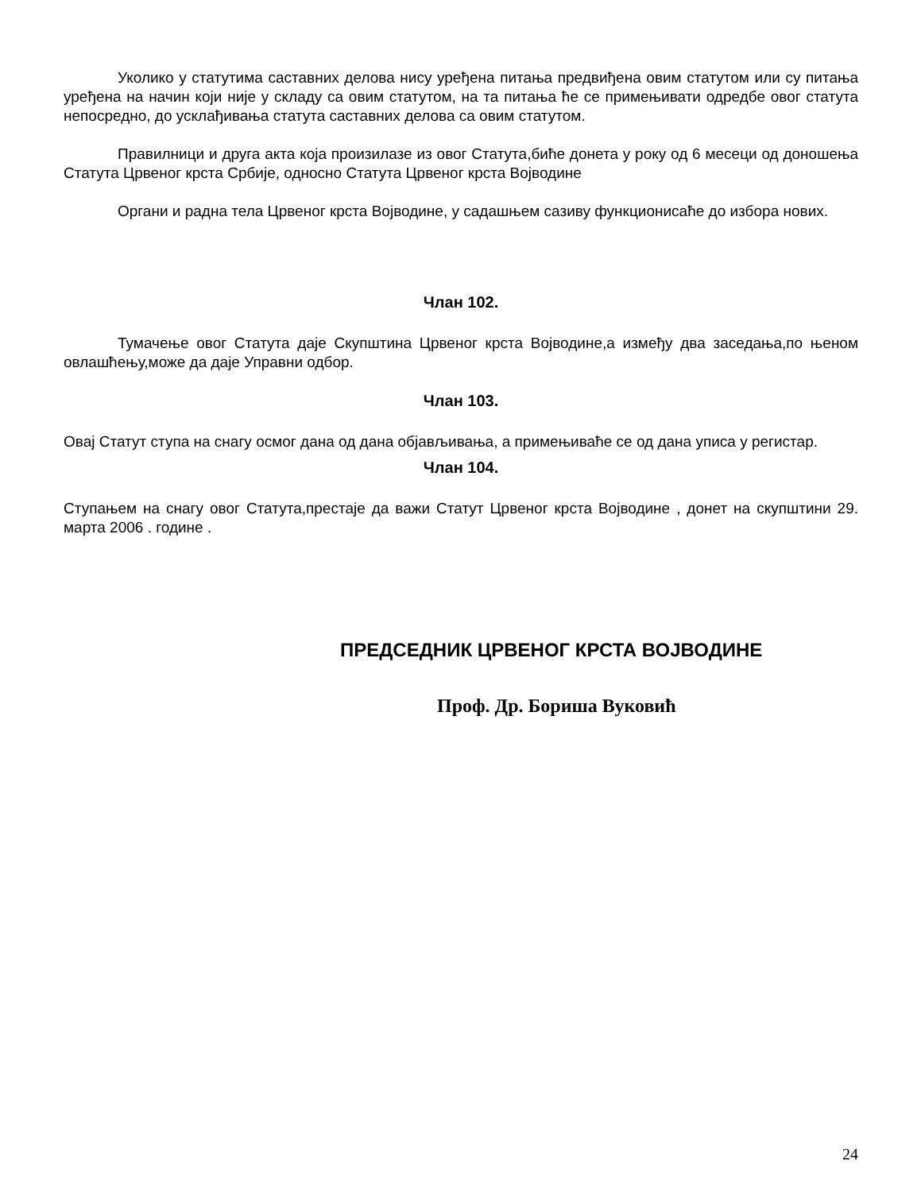Уколико у статутима саставних делова нису уређена питања предвиђена овим статутом или су питања уређена на начин који није у складу са овим статутом, на та питања ће се примењивати одредбе овог статута непосредно, до усклађивања статута саставних делова са овим статутом.
Правилници и друга акта која произилазе из овог Статута,биће донета у року од 6 месеци од доношења Статута Црвеног крста Србије, односно Статута Црвеног крста Војводине
Органи и радна тела Црвеног крста Војводине, у садашњем сазиву функционисаће до избора нових.
Члан 102.
Тумачење овог Статута даје Скупштина Црвеног крста Војводине,а између два заседања,по њеном овлашћењу,може да даје Управни одбор.
Члан 103.
Овај Статут ступа на снагу осмог дана од дана објављивања, а примењиваће се од дана уписа у регистар.
Члан 104.
Ступањем на снагу овог Статута,престаје да важи Статут Црвеног крста Војводине , донет на скупштини 29. марта 2006 . године .
ПРЕДСЕДНИК ЦРВЕНОГ КРСТА ВОЈВОДИНЕ
Проф. Др. Бориша Вуковић
24